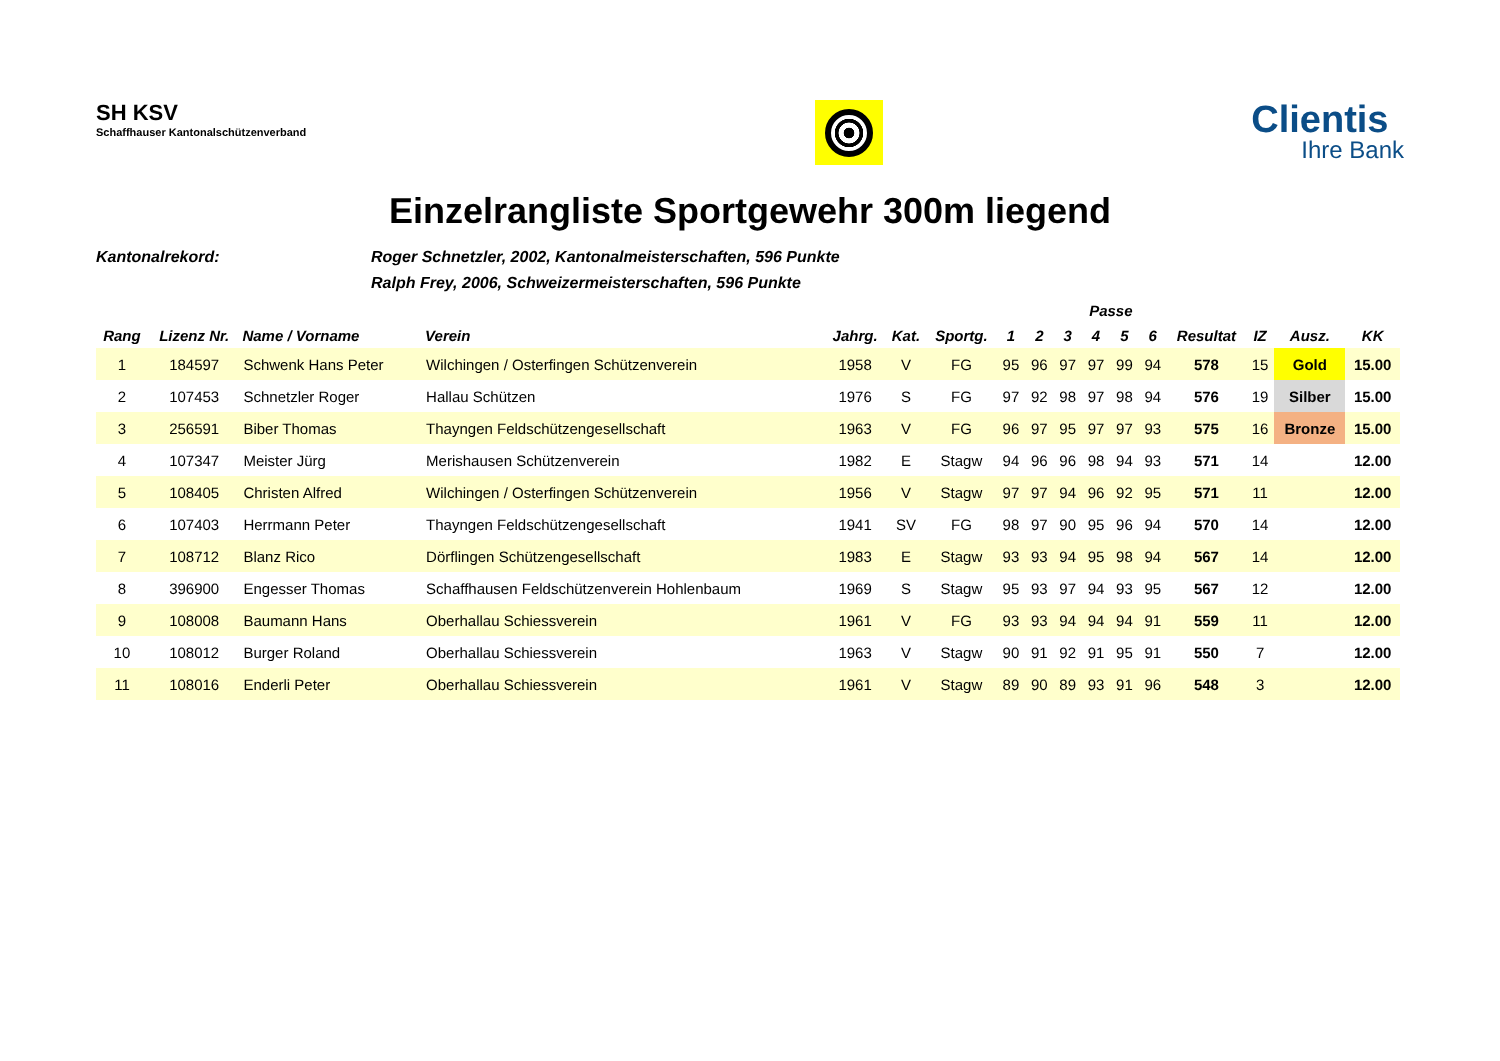SH KSV
Schaffhauser Kantonalschützenverband
Clientis
Ihre Bank
Einzelrangliste Sportgewehr 300m liegend
Kantonalrekord: Roger Schnetzler, 2002, Kantonalmeisterschaften, 596 Punkte
Ralph Frey, 2006, Schweizermeisterschaften, 596 Punkte
| | | | | | | | Passe | | | | | | | | | |
| --- | --- | --- | --- | --- | --- | --- | --- | --- | --- | --- | --- | --- | --- | --- | --- | --- |
| Rang | Lizenz Nr. | Name / Vorname | Verein | Jahrg. | Kat. | Sportg. | 1 | 2 | 3 | 4 | 5 | 6 | Resultat | IZ | Ausz. | KK |
| 1 | 184597 | Schwenk Hans Peter | Wilchingen / Osterfingen Schützenverein | 1958 | V | FG | 95 | 96 | 97 | 97 | 99 | 94 | 578 | 15 | Gold | 15.00 |
| 2 | 107453 | Schnetzler Roger | Hallau Schützen | 1976 | S | FG | 97 | 92 | 98 | 97 | 98 | 94 | 576 | 19 | Silber | 15.00 |
| 3 | 256591 | Biber Thomas | Thayngen Feldschützengesellschaft | 1963 | V | FG | 96 | 97 | 95 | 97 | 97 | 93 | 575 | 16 | Bronze | 15.00 |
| 4 | 107347 | Meister Jürg | Merishausen Schützenverein | 1982 | E | Stagw | 94 | 96 | 96 | 98 | 94 | 93 | 571 | 14 | | 12.00 |
| 5 | 108405 | Christen Alfred | Wilchingen / Osterfingen Schützenverein | 1956 | V | Stagw | 97 | 97 | 94 | 96 | 92 | 95 | 571 | 11 | | 12.00 |
| 6 | 107403 | Herrmann Peter | Thayngen Feldschützengesellschaft | 1941 | SV | FG | 98 | 97 | 90 | 95 | 96 | 94 | 570 | 14 | | 12.00 |
| 7 | 108712 | Blanz Rico | Dörflingen Schützengesellschaft | 1983 | E | Stagw | 93 | 93 | 94 | 95 | 98 | 94 | 567 | 14 | | 12.00 |
| 8 | 396900 | Engesser Thomas | Schaffhausen Feldschützenverein Hohlenbaum | 1969 | S | Stagw | 95 | 93 | 97 | 94 | 93 | 95 | 567 | 12 | | 12.00 |
| 9 | 108008 | Baumann Hans | Oberhallau Schiessverein | 1961 | V | FG | 93 | 93 | 94 | 94 | 94 | 91 | 559 | 11 | | 12.00 |
| 10 | 108012 | Burger Roland | Oberhallau Schiessverein | 1963 | V | Stagw | 90 | 91 | 92 | 91 | 95 | 91 | 550 | 7 | | 12.00 |
| 11 | 108016 | Enderli Peter | Oberhallau Schiessverein | 1961 | V | Stagw | 89 | 90 | 89 | 93 | 91 | 96 | 548 | 3 | | 12.00 |